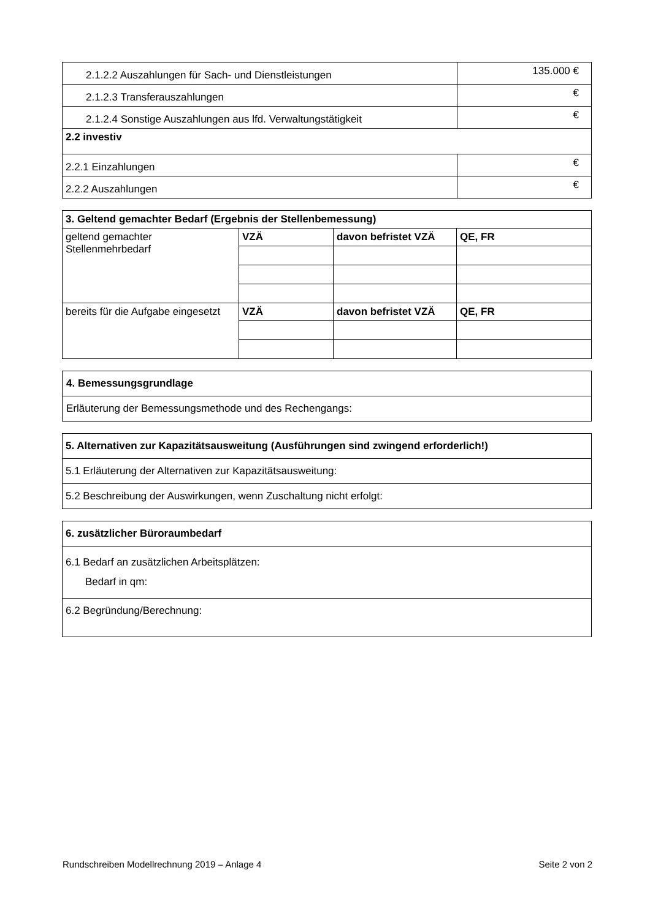| 2.1.2.2 Auszahlungen für Sach- und Dienstleistungen | 135.000 € |
| 2.1.2.3 Transferauszahlungen | € |
| 2.1.2.4 Sonstige Auszahlungen aus lfd. Verwaltungstätigkeit | € |
| 2.2 investiv | |
| 2.2.1 Einzahlungen | € |
| 2.2.2 Auszahlungen | € |
| 3. Geltend gemachter Bedarf (Ergebnis der Stellenbemessung) | | | |
| --- | --- | --- | --- |
| geltend gemachter Stellenmehrbedarf | VZÄ | davon befristet VZÄ | QE, FR |
| bereits für die Aufgabe eingesetzt | VZÄ | davon befristet VZÄ | QE, FR |
| 4. Bemessungsgrundlage |
| --- |
| Erläuterung der Bemessungsmethode und des Rechengangs: |
| 5. Alternativen zur Kapazitätsausweitung (Ausführungen sind zwingend erforderlich!) |
| --- |
| 5.1 Erläuterung der Alternativen zur Kapazitätsausweitung: |
| 5.2 Beschreibung der Auswirkungen, wenn Zuschaltung nicht erfolgt: |
| 6. zusätzlicher Büroraumbedarf |
| --- |
| 6.1 Bedarf an zusätzlichen Arbeitsplätzen: Bedarf in qm: |
| 6.2 Begründung/Berechnung: |
Rundschreiben Modellrechnung 2019 – Anlage 4 Seite 2 von 2